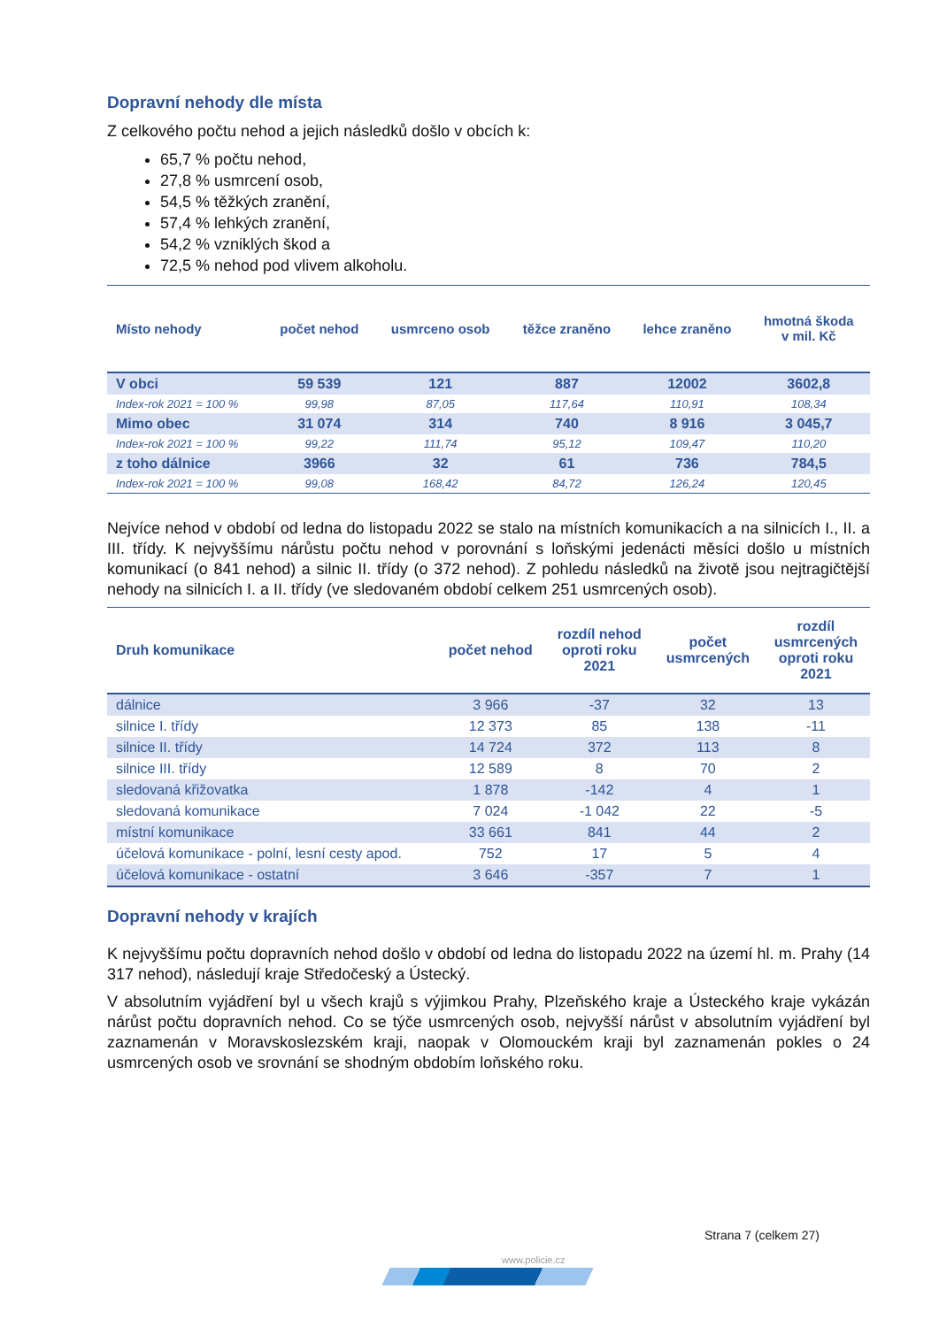Dopravní nehody dle místa
Z celkového počtu nehod a jejich následků došlo v obcích k:
65,7 % počtu nehod,
27,8 % usmrcení osob,
54,5 % těžkých zranění,
57,4 % lehkých zranění,
54,2 % vzniklých škod a
72,5 % nehod pod vlivem alkoholu.
| Místo nehody | počet nehod | usmrceno osob | těžce zraněno | lehce zraněno | hmotná škoda v mil. Kč |
| --- | --- | --- | --- | --- | --- |
| V obci | 59 539 | 121 | 887 | 12002 | 3602,8 |
| Index-rok 2021 = 100 % | 99,98 | 87,05 | 117,64 | 110,91 | 108,34 |
| Mimo obec | 31 074 | 314 | 740 | 8 916 | 3 045,7 |
| Index-rok 2021 = 100 % | 99,22 | 111,74 | 95,12 | 109,47 | 110,20 |
| z toho dálnice | 3966 | 32 | 61 | 736 | 784,5 |
| Index-rok 2021 = 100 % | 99,08 | 168,42 | 84,72 | 126,24 | 120,45 |
Nejvíce nehod v období od ledna do listopadu 2022 se stalo na místních komunikacích a na silnicích I., II. a III. třídy. K nejvyššímu nárůstu počtu nehod v porovnání s loňskými jedenácti měsíci došlo u místních komunikací (o 841 nehod) a silnic II. třídy (o 372 nehod). Z pohledu následků na životě jsou nejtragičtější nehody na silnicích I. a II. třídy (ve sledovaném období celkem 251 usmrcených osob).
| Druh komunikace | počet nehod | rozdíl nehod oproti roku 2021 | počet usmrcených | rozdíl usmrcených oproti roku 2021 |
| --- | --- | --- | --- | --- |
| dálnice | 3 966 | -37 | 32 | 13 |
| silnice I. třídy | 12 373 | 85 | 138 | -11 |
| silnice II. třídy | 14 724 | 372 | 113 | 8 |
| silnice III. třídy | 12 589 | 8 | 70 | 2 |
| sledovaná křižovatka | 1 878 | -142 | 4 | 1 |
| sledovaná komunikace | 7 024 | -1 042 | 22 | -5 |
| místní komunikace | 33 661 | 841 | 44 | 2 |
| účelová komunikace - polní, lesní cesty apod. | 752 | 17 | 5 | 4 |
| účelová komunikace - ostatní | 3 646 | -357 | 7 | 1 |
Dopravní nehody v krajích
K nejvyššímu počtu dopravních nehod došlo v období od ledna do listopadu 2022 na území hl. m. Prahy (14 317 nehod), následují kraje Středočeský a Ústecký.
V absolutním vyjádření byl u všech krajů s výjimkou Prahy, Plzeňského kraje a Ústeckého kraje vykázán nárůst počtu dopravních nehod. Co se týče usmrcených osob, nejvyšší nárůst v absolutním vyjádření byl zaznamenán v Moravskoslezském kraji, naopak v Olomouckém kraji byl zaznamenán pokles o 24 usmrcených osob ve srovnání se shodným obdobím loňského roku.
Strana 7 (celkem 27)
www.policie.cz